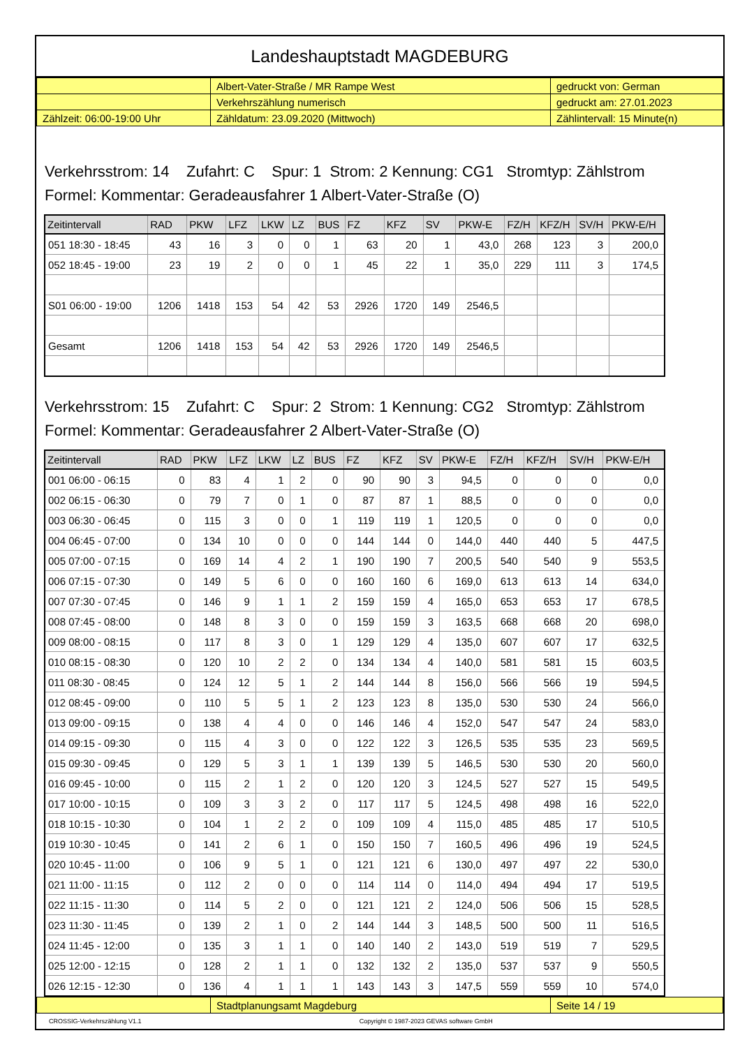Landeshauptstadt MAGDEBURG
| | Albert-Vater-Straße / MR Rampe West | gedruckt von: German |
| | Verkehrszählung numerisch | gedruckt am: 27.01.2023 |
| Zählzeit: 06:00-19:00 Uhr | Zähldatum: 23.09.2020 (Mittwoch) | Zählintervall: 15 Minute(n) |
Verkehrsstrom: 14 Zufahrt: C Spur: 1 Strom: 2 Kennung: CG1 Stromtyp: Zählstrom
Formel: Kommentar: Geradeausfahrer 1 Albert-Vater-Straße (O)
| Zeitintervall | RAD | PKW | LFZ | LKW | LZ | BUS | FZ | KFZ | SV | PKW-E | FZ/H | KFZ/H | SV/H | PKW-E/H |
| --- | --- | --- | --- | --- | --- | --- | --- | --- | --- | --- | --- | --- | --- | --- |
| 051 18:30 - 18:45 | 43 | 16 | 3 | 0 | 0 | 1 | 63 | 20 | 1 | 43,0 | 268 | 123 | 3 | 200,0 |
| 052 18:45 - 19:00 | 23 | 19 | 2 | 0 | 0 | 1 | 45 | 22 | 1 | 35,0 | 229 | 111 | 3 | 174,5 |
| S01 06:00 - 19:00 | 1206 | 1418 | 153 | 54 | 42 | 53 | 2926 | 1720 | 149 | 2546,5 | | | | |
| Gesamt | 1206 | 1418 | 153 | 54 | 42 | 53 | 2926 | 1720 | 149 | 2546,5 | | | | |
Verkehrsstrom: 15 Zufahrt: C Spur: 2 Strom: 1 Kennung: CG2 Stromtyp: Zählstrom
Formel: Kommentar: Geradeausfahrer 2 Albert-Vater-Straße (O)
| Zeitintervall | RAD | PKW | LFZ | LKW | LZ | BUS | FZ | KFZ | SV | PKW-E | FZ/H | KFZ/H | SV/H | PKW-E/H |
| --- | --- | --- | --- | --- | --- | --- | --- | --- | --- | --- | --- | --- | --- | --- |
| 001 06:00 - 06:15 | 0 | 83 | 4 | 1 | 2 | 0 | 90 | 90 | 3 | 94,5 | 0 | 0 | 0 | 0,0 |
| 002 06:15 - 06:30 | 0 | 79 | 7 | 0 | 1 | 0 | 87 | 87 | 1 | 88,5 | 0 | 0 | 0 | 0,0 |
| 003 06:30 - 06:45 | 0 | 115 | 3 | 0 | 0 | 1 | 119 | 119 | 1 | 120,5 | 0 | 0 | 0 | 0,0 |
| 004 06:45 - 07:00 | 0 | 134 | 10 | 0 | 0 | 0 | 144 | 144 | 0 | 144,0 | 440 | 440 | 5 | 447,5 |
| 005 07:00 - 07:15 | 0 | 169 | 14 | 4 | 2 | 1 | 190 | 190 | 7 | 200,5 | 540 | 540 | 9 | 553,5 |
| 006 07:15 - 07:30 | 0 | 149 | 5 | 6 | 0 | 0 | 160 | 160 | 6 | 169,0 | 613 | 613 | 14 | 634,0 |
| 007 07:30 - 07:45 | 0 | 146 | 9 | 1 | 1 | 2 | 159 | 159 | 4 | 165,0 | 653 | 653 | 17 | 678,5 |
| 008 07:45 - 08:00 | 0 | 148 | 8 | 3 | 0 | 0 | 159 | 159 | 3 | 163,5 | 668 | 668 | 20 | 698,0 |
| 009 08:00 - 08:15 | 0 | 117 | 8 | 3 | 0 | 1 | 129 | 129 | 4 | 135,0 | 607 | 607 | 17 | 632,5 |
| 010 08:15 - 08:30 | 0 | 120 | 10 | 2 | 2 | 0 | 134 | 134 | 4 | 140,0 | 581 | 581 | 15 | 603,5 |
| 011 08:30 - 08:45 | 0 | 124 | 12 | 5 | 1 | 2 | 144 | 144 | 8 | 156,0 | 566 | 566 | 19 | 594,5 |
| 012 08:45 - 09:00 | 0 | 110 | 5 | 5 | 1 | 2 | 123 | 123 | 8 | 135,0 | 530 | 530 | 24 | 566,0 |
| 013 09:00 - 09:15 | 0 | 138 | 4 | 4 | 0 | 0 | 146 | 146 | 4 | 152,0 | 547 | 547 | 24 | 583,0 |
| 014 09:15 - 09:30 | 0 | 115 | 4 | 3 | 0 | 0 | 122 | 122 | 3 | 126,5 | 535 | 535 | 23 | 569,5 |
| 015 09:30 - 09:45 | 0 | 129 | 5 | 3 | 1 | 1 | 139 | 139 | 5 | 146,5 | 530 | 530 | 20 | 560,0 |
| 016 09:45 - 10:00 | 0 | 115 | 2 | 1 | 2 | 0 | 120 | 120 | 3 | 124,5 | 527 | 527 | 15 | 549,5 |
| 017 10:00 - 10:15 | 0 | 109 | 3 | 3 | 2 | 0 | 117 | 117 | 5 | 124,5 | 498 | 498 | 16 | 522,0 |
| 018 10:15 - 10:30 | 0 | 104 | 1 | 2 | 2 | 0 | 109 | 109 | 4 | 115,0 | 485 | 485 | 17 | 510,5 |
| 019 10:30 - 10:45 | 0 | 141 | 2 | 6 | 1 | 0 | 150 | 150 | 7 | 160,5 | 496 | 496 | 19 | 524,5 |
| 020 10:45 - 11:00 | 0 | 106 | 9 | 5 | 1 | 0 | 121 | 121 | 6 | 130,0 | 497 | 497 | 22 | 530,0 |
| 021 11:00 - 11:15 | 0 | 112 | 2 | 0 | 0 | 0 | 114 | 114 | 0 | 114,0 | 494 | 494 | 17 | 519,5 |
| 022 11:15 - 11:30 | 0 | 114 | 5 | 2 | 0 | 0 | 121 | 121 | 2 | 124,0 | 506 | 506 | 15 | 528,5 |
| 023 11:30 - 11:45 | 0 | 139 | 2 | 1 | 0 | 2 | 144 | 144 | 3 | 148,5 | 500 | 500 | 11 | 516,5 |
| 024 11:45 - 12:00 | 0 | 135 | 3 | 1 | 1 | 0 | 140 | 140 | 2 | 143,0 | 519 | 519 | 7 | 529,5 |
| 025 12:00 - 12:15 | 0 | 128 | 2 | 1 | 1 | 0 | 132 | 132 | 2 | 135,0 | 537 | 537 | 9 | 550,5 |
| 026 12:15 - 12:30 | 0 | 136 | 4 | 1 | 1 | 1 | 143 | 143 | 3 | 147,5 | 559 | 559 | 10 | 574,0 |
| | Stadtplanungsamt Magdeburg | Seite 14 / 19 |
CROSSIG-Verkehrszählung V1.1 Copyright © 1987-2023 GEVAS software GmbH